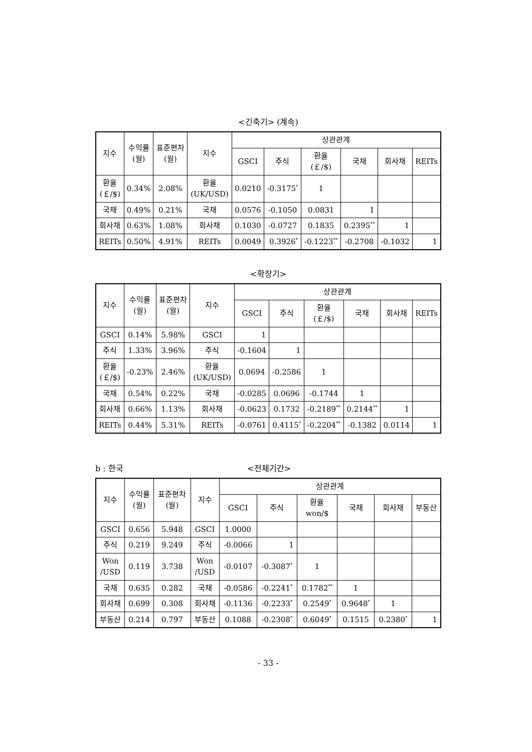<긴축기> (계속)
| 지수 | 수익률 (월) | 표준편차 (월) | 지수 | 상관관계 | | | | | |
| --- | --- | --- | --- | --- | --- | --- | --- | --- | --- |
| | | | | GSCI | 주식 | 환율 (￡/$) | 국채 | 회사채 | REITs |
| 환율 (￡/$) | 0.34% | 2.08% | 환율 (UK/USD) | 0.0210 | -0.3175<sup>*</sup> | 1 | | | |
| 국채 | 0.49% | 0.21% | 국채 | 0.0576 | -0.1050 | 0.0831 | 1 | | |
| 회사채 | 0.63% | 1.08% | 회사채 | 0.1030 | -0.0727 | 0.1835 | 0.2395<sup>**</sup> | 1 | |
| REITs | 0.50% | 4.91% | REITs | 0.0049 | 0.3926<sup>*</sup> | -0.1223<sup>**</sup> | -0.2708 | -0.1032 | 1 |
<확장기>
| 지수 | 수익률 (월) | 표준편차 (월) | 지수 | 상관관계 | | | | | |
| --- | --- | --- | --- | --- | --- | --- | --- | --- | --- |
| | | | | GSCI | 주식 | 환율 (￡/$) | 국채 | 회사채 | REITs |
| GSCI | 0.14% | 5.98% | GSCI | 1 | | | | | |
| 주식 | 1.33% | 3.96% | 주식 | -0.1604 | 1 | | | | |
| 환율 (￡/$) | -0.23% | 2.46% | 환율 (UK/USD) | 0.0694 | -0.2586 | 1 | | | |
| 국채 | 0.54% | 0.22% | 국채 | -0.0285 | 0.0696 | -0.1744 | 1 | | |
| 회사채 | 0.66% | 1.13% | 회사채 | -0.0623 | 0.1732 | -0.2189<sup>**</sup> | 0.2144<sup>**</sup> | 1 | |
| REITs | 0.44% | 5.31% | REITs | -0.0761 | 0.4115<sup>*</sup> | -0.2204<sup>**</sup> | -0.1382 | 0.0114 | 1 |
b : 한국 <전체기간>
| 지수 | 수익률 (월) | 표준편차 (월) | 지수 | 상관관계 | | | | | |
| --- | --- | --- | --- | --- | --- | --- | --- | --- | --- |
| | | | | GSCI | 주식 | 환율 won/$ | 국채 | 회사채 | 부동산 |
| GSCI | 0.656 | 5.948 | GSCI | 1.0000 | | | | | |
| 주식 | 0.219 | 9.249 | 주식 | -0.0066 | 1 | | | | |
| Won /USD | 0.119 | 3.738 | Won /USD | -0.0107 | -0.3087<sup>*</sup> | 1 | | | |
| 국채 | 0.635 | 0.282 | 국채 | -0.0586 | -0.2241<sup>*</sup> | 0.1782<sup>**</sup> | 1 | | |
| 회사채 | 0.699 | 0.308 | 회사채 | -0.1136 | -0.2233<sup>*</sup> | 0.2549<sup>*</sup> | 0.9648<sup>*</sup> | 1 | |
| 부동산 | 0.214 | 0.797 | 부동산 | 0.1088 | -0.2308<sup>*</sup> | 0.6049<sup>*</sup> | 0.1515 | 0.2380<sup>*</sup> | 1 |
- 33 -